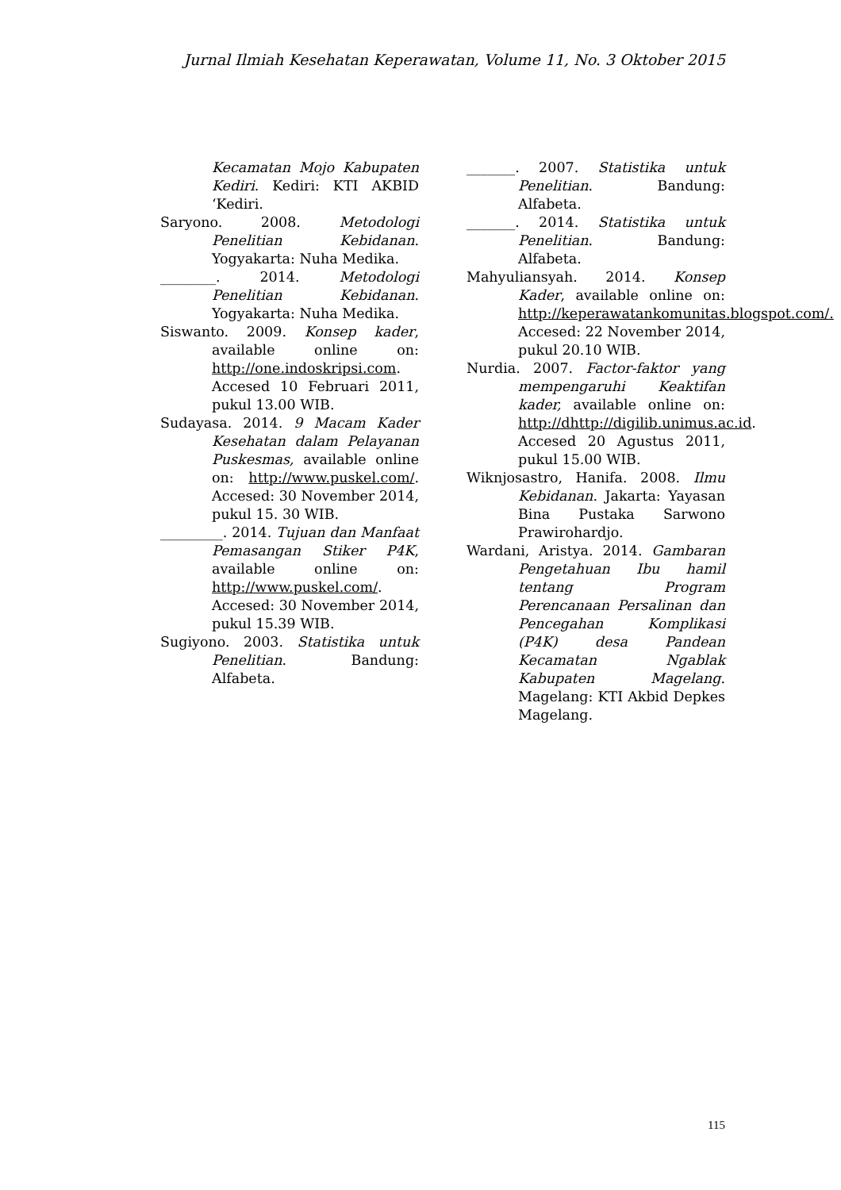Jurnal Ilmiah Kesehatan Keperawatan, Volume 11, No. 3 Oktober 2015
Kecamatan Mojo Kabupaten Kediri. Kediri: KTI AKBID ‘Kediri.
Saryono. 2008. Metodologi Penelitian Kebidanan. Yogyakarta: Nuha Medika.
________. 2014. Metodologi Penelitian Kebidanan. Yogyakarta: Nuha Medika.
Siswanto. 2009. Konsep kader, available online on: http://one.indoskripsi.com. Accesed 10 Februari 2011, pukul 13.00 WIB.
Sudayasa. 2014. 9 Macam Kader Kesehatan dalam Pelayanan Puskesmas, available online on: http://www.puskel.com/. Accesed: 30 November 2014, pukul 15. 30 WIB.
_________. 2014. Tujuan dan Manfaat Pemasangan Stiker P4K, available online on: http://www.puskel.com/. Accesed: 30 November 2014, pukul 15.39 WIB.
Sugiyono. 2003. Statistika untuk Penelitian. Bandung: Alfabeta.
_______. 2007. Statistika untuk Penelitian. Bandung: Alfabeta.
_______. 2014. Statistika untuk Penelitian. Bandung: Alfabeta.
Mahyuliansyah. 2014. Konsep Kader, available online on: http://keperawatankomunitas.blogspot.com/. Accesed: 22 November 2014, pukul 20.10 WIB.
Nurdia. 2007. Factor-faktor yang mempengaruhi Keaktifan kader, available online on: http://dhttp://digilib.unimus.ac.id. Accesed 20 Agustus 2011, pukul 15.00 WIB.
Wiknjosastro, Hanifa. 2008. Ilmu Kebidanan. Jakarta: Yayasan Bina Pustaka Sarwono Prawirohardjo.
Wardani, Aristya. 2014. Gambaran Pengetahuan Ibu hamil tentang Program Perencanaan Persalinan dan Pencegahan Komplikasi (P4K) desa Pandean Kecamatan Ngablak Kabupaten Magelang. Magelang: KTI Akbid Depkes Magelang.
115